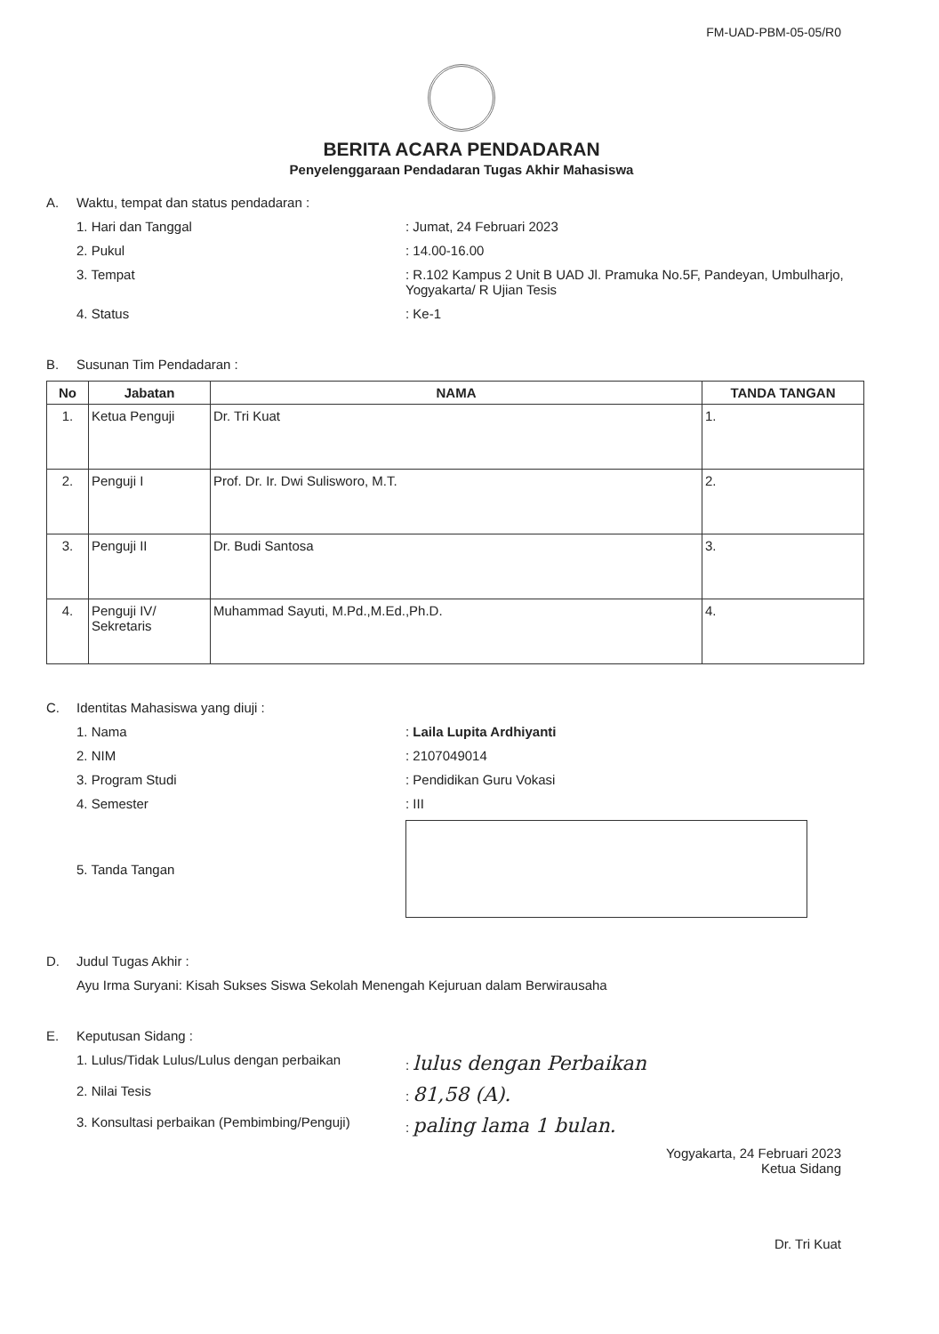FM-UAD-PBM-05-05/R0
BERITA ACARA PENDADARAN
Penyelenggaraan Pendadaran Tugas Akhir Mahasiswa
A. Waktu, tempat dan status pendadaran :
1. Hari dan Tanggal: Jumat, 24 Februari 2023
2. Pukul: 14.00-16.00
3. Tempat: R.102 Kampus 2 Unit B UAD Jl. Pramuka No.5F, Pandeyan, Umbulharjo, Yogyakarta/ R Ujian Tesis
4. Status: Ke-1
B. Susunan Tim Pendadaran :
| No | Jabatan | NAMA | TANDA TANGAN |
| --- | --- | --- | --- |
| 1. | Ketua Penguji | Dr. Tri Kuat | 1. |
| 2. | Penguji I | Prof. Dr. Ir. Dwi Sulisworo, M.T. | 2. |
| 3. | Penguji II | Dr. Budi Santosa | 3. |
| 4. | Penguji IV/ Sekretaris | Muhammad Sayuti, M.Pd.,M.Ed.,Ph.D. | 4. |
C. Identitas Mahasiswa yang diuji :
1. Nama: Laila Lupita Ardhiyanti
2. NIM: 2107049014
3. Program Studi: Pendidikan Guru Vokasi
4. Semester: III
5. Tanda Tangan
D. Judul Tugas Akhir :
Ayu Irma Suryani: Kisah Sukses Siswa Sekolah Menengah Kejuruan dalam Berwirausaha
E. Keputusan Sidang :
1. Lulus/Tidak Lulus/Lulus dengan perbaikan: lulus dengan Perbaikan
2. Nilai Tesis: 81,58 (A).
3. Konsultasi perbaikan (Pembimbing/Penguji): paling lama 1 bulan.
Yogyakarta, 24 Februari 2023
Ketua Sidang
Dr. Tri Kuat